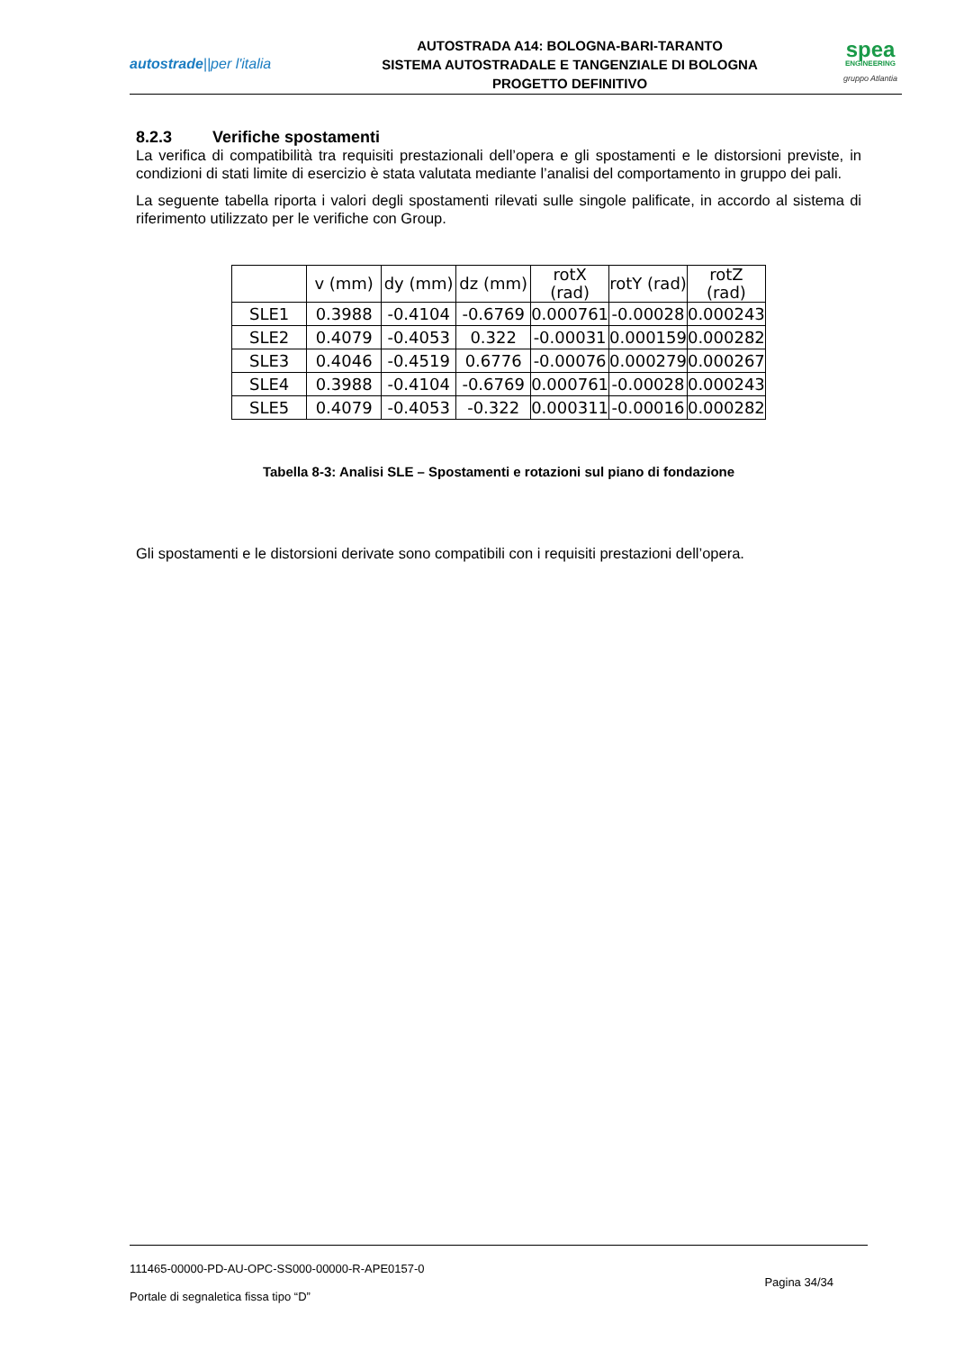autostrade||per l'italia
AUTOSTRADA A14: BOLOGNA-BARI-TARANTO
SISTEMA AUTOSTRADALE E TANGENZIALE DI BOLOGNA
PROGETTO DEFINITIVO
spea
ENGINEERING
gruppo Atlantia
8.2.3 Verifiche spostamenti
La verifica di compatibilità tra requisiti prestazionali dell’opera e gli spostamenti e le distorsioni previste, in condizioni di stati limite di esercizio è stata valutata mediante l’analisi del comportamento in gruppo dei pali.
La seguente tabella riporta i valori degli spostamenti rilevati sulle singole palificate, in accordo al sistema di riferimento utilizzato per le verifiche con Group.
| | v (mm) | dy (mm) | dz (mm) | rotX (rad) | rotY (rad) | rotZ (rad) |
| --- | --- | --- | --- | --- | --- | --- |
| SLE1 | 0.3988 | -0.4104 | -0.6769 | 0.000761 | -0.00028 | 0.000243 |
| SLE2 | 0.4079 | -0.4053 | 0.322 | -0.00031 | 0.000159 | 0.000282 |
| SLE3 | 0.4046 | -0.4519 | 0.6776 | -0.00076 | 0.000279 | 0.000267 |
| SLE4 | 0.3988 | -0.4104 | -0.6769 | 0.000761 | -0.00028 | 0.000243 |
| SLE5 | 0.4079 | -0.4053 | -0.322 | 0.000311 | -0.00016 | 0.000282 |
Tabella 8-3: Analisi SLE – Spostamenti e rotazioni sul piano di fondazione
Gli spostamenti e le distorsioni derivate sono compatibili con i requisiti prestazioni dell’opera.
111465-00000-PD-AU-OPC-SS000-00000-R-APE0157-0
Portale di segnaletica fissa tipo “D”
Pagina 34/34